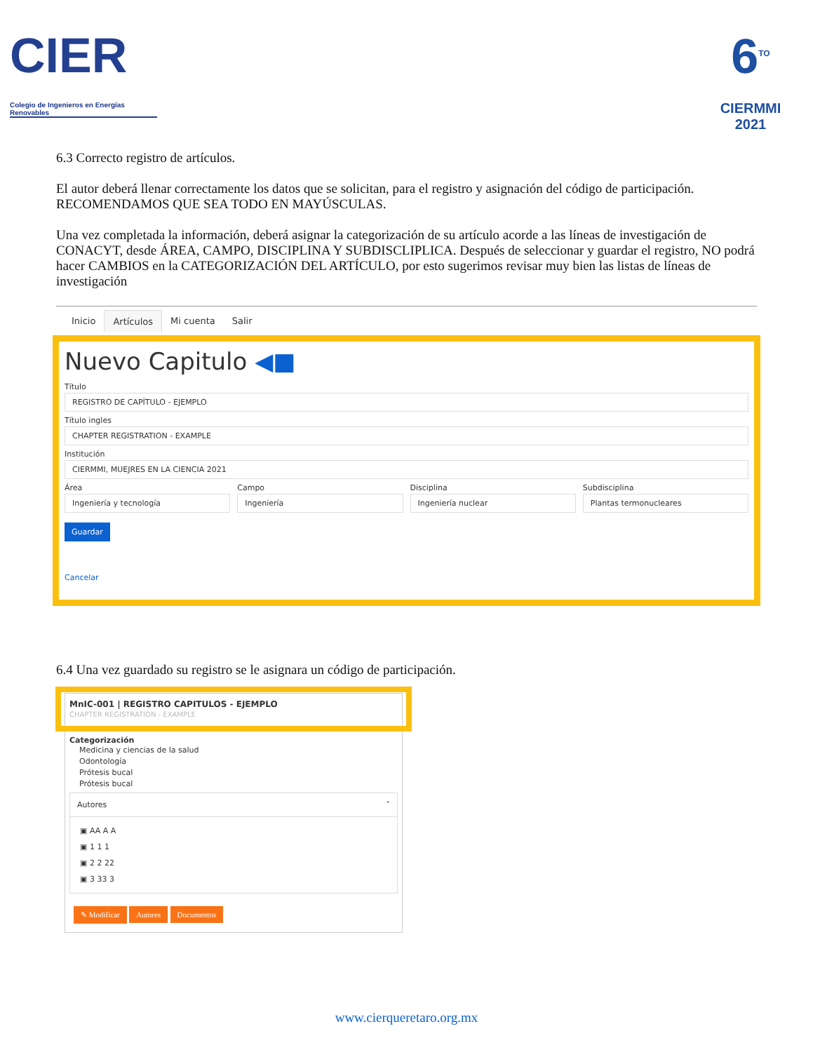CIER
Colegio de Ingenieros en Energías Renovables
6<sup>TO</sup>
CIERMMI
2021
6.3 Correcto registro de artículos.
El autor deberá llenar correctamente los datos que se solicitan, para el registro y asignación del código de participación. RECOMENDAMOS QUE SEA TODO EN MAYÚSCULAS.
Una vez completada la información, deberá asignar la categorización de su artículo acorde a las líneas de investigación de CONACYT, desde ÁREA, CAMPO, DISCIPLINA Y SUBDISCLIPLICA. Después de seleccionar y guardar el registro, NO podrá hacer CAMBIOS en la CATEGORIZACIÓN DEL ARTÍCULO, por esto sugerimos revisar muy bien las listas de líneas de investigación
Inicio Artículos Mi cuenta Salir
Nuevo Capitulo ◀■
Título
REGISTRO DE CAPÍTULO - EJEMPLO
Título ingles
CHAPTER REGISTRATION - EXAMPLE
Institución
CIERMMI, MUEJRES EN LA CIENCIA 2021
Área
Ingeniería y tecnología
Campo
Ingeniería
Disciplina
Ingeniería nuclear
Subdisciplina
Plantas termonucleares
Guardar
Cancelar
6.4 Una vez guardado su registro se le asignara un código de participación.
MnIC-001 | REGISTRO CAPITULOS - EJEMPLO
CHAPTER REGISTRATION - EXAMPLE
Categorización
Medicina y ciencias de la salud
Odontología
Prótesis bucal
Prótesis bucal
Autores ˄
▣ AA A A
▣ 1 1 1
▣ 2 2 22
▣ 3 33 3
✎ Modificar Autores Documentos
www.cierqueretaro.org.mx